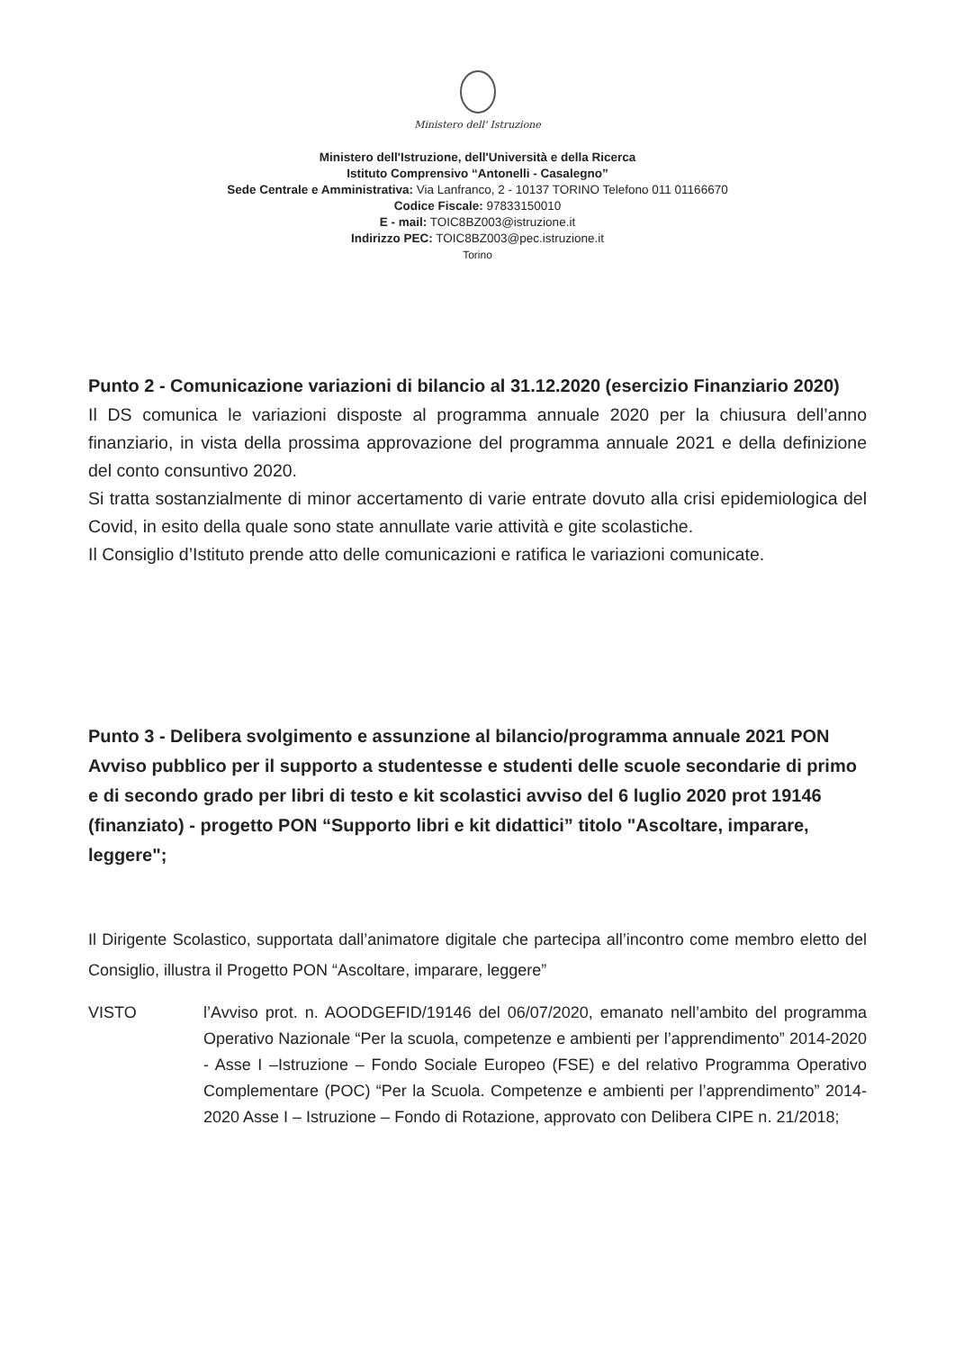Ministero dell' Istruzione
Ministero dell'Istruzione, dell'Università e della Ricerca
Istituto Comprensivo “Antonelli - Casalegno”
Sede Centrale e Amministrativa: Via Lanfranco, 2 - 10137 TORINO Telefono 011 01166670
Codice Fiscale: 97833150010
E - mail: TOIC8BZ003@istruzione.it
Indirizzo PEC: TOIC8BZ003@pec.istruzione.it
Torino
Punto 2 - Comunicazione variazioni di bilancio al 31.12.2020 (esercizio Finanziario 2020)
Il DS comunica le variazioni disposte al programma annuale 2020 per la chiusura dell’anno finanziario, in vista della prossima approvazione del programma annuale 2021 e della definizione del conto consuntivo 2020.
Si tratta sostanzialmente di minor accertamento di varie entrate dovuto alla crisi epidemiologica del Covid, in esito della quale sono state annullate varie attività e gite scolastiche.
Il Consiglio d’Istituto prende atto delle comunicazioni e ratifica le variazioni comunicate.
Punto 3 - Delibera svolgimento e assunzione al bilancio/programma annuale 2021 PON Avviso pubblico per il supporto a studentesse e studenti delle scuole secondarie di primo e di secondo grado per libri di testo e kit scolastici avviso del 6 luglio 2020 prot 19146 (finanziato) - progetto PON “Supporto libri e kit didattici” titolo "Ascoltare, imparare, leggere";
Il Dirigente Scolastico, supportata dall’animatore digitale che partecipa all’incontro come membro eletto del Consiglio, illustra il Progetto PON “Ascoltare, imparare, leggere”
VISTO l’Avviso prot. n. AOODGEFID/19146 del 06/07/2020, emanato nell’ambito del programma Operativo Nazionale “Per la scuola, competenze e ambienti per l’apprendimento” 2014-2020 - Asse I –Istruzione – Fondo Sociale Europeo (FSE) e del relativo Programma Operativo Complementare (POC) “Per la Scuola. Competenze e ambienti per l’apprendimento” 2014-2020 Asse I – Istruzione – Fondo di Rotazione, approvato con Delibera CIPE n. 21/2018;